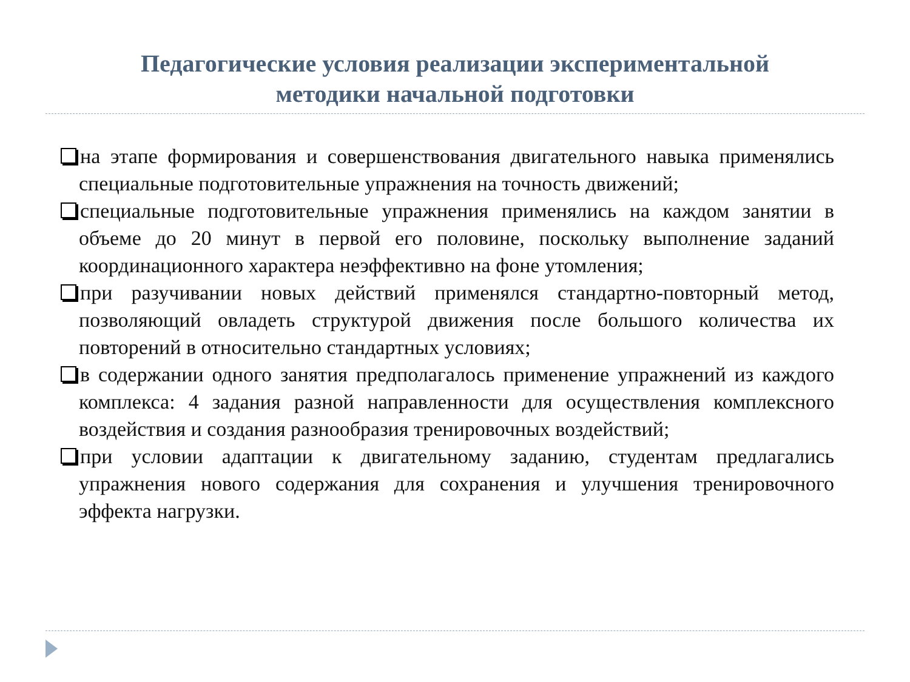Педагогические условия реализации экспериментальной
методики начальной подготовки
на этапе формирования и совершенствования двигательного навыка применялись специальные подготовительные упражнения на точность движений;
специальные подготовительные упражнения применялись на каждом занятии в объеме до 20 минут в первой его половине, поскольку выполнение заданий координационного характера неэффективно на фоне утомления;
при разучивании новых действий применялся стандартно-повторный метод, позволяющий овладеть структурой движения после большого количества их повторений в относительно стандартных условиях;
в содержании одного занятия предполагалось применение упражнений из каждого комплекса: 4 задания разной направленности для осуществления комплексного воздействия и создания разнообразия тренировочных воздействий;
при условии адаптации к двигательному заданию, студентам предлагались упражнения нового содержания для сохранения и улучшения тренировочного эффекта нагрузки.